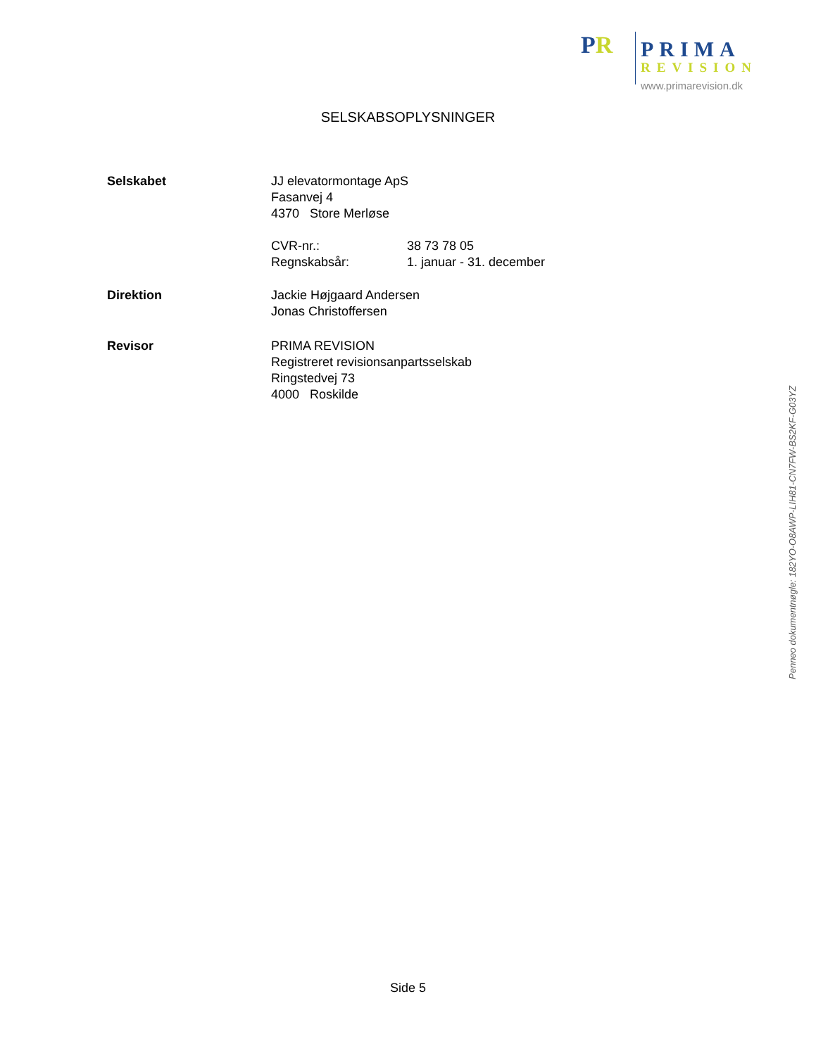P R PRIMA
REVISION
www.primarevision.dk
SELSKABSOPLYSNINGER
Selskabet JJ elevatormontage ApS
Fasanvej 4
4370 Store Merløse
CVR-nr.: 38 73 78 05
Regnskabsår: 1. januar - 31. december
Direktion Jackie Højgaard Andersen
Jonas Christoffersen
Revisor PRIMA REVISION
Registreret revisionsanpartsselskab
Ringstedvej 73
4000 Roskilde
Side 5
Penneo dokumentnøgle: 182YO-O8AWP-LIH81-CN7FW-BS2KF-G03YZ